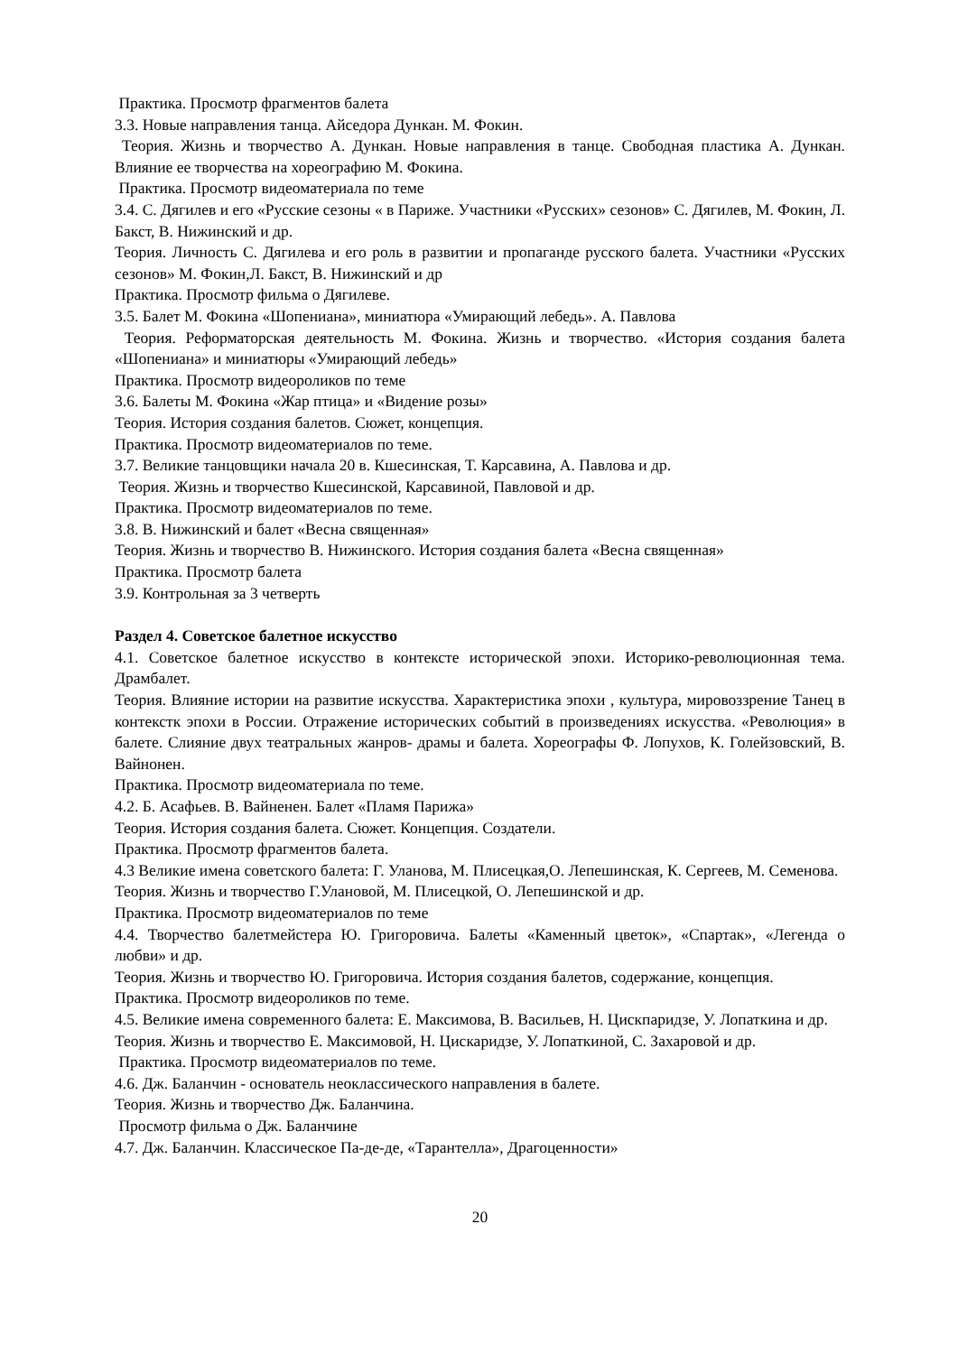Практика. Просмотр фрагментов балета
3.3. Новые направления танца. Айседора Дункан. М. Фокин.
Теория. Жизнь и творчество А. Дункан. Новые направления в танце. Свободная пластика А. Дункан. Влияние ее творчества на хореографию М. Фокина.
Практика. Просмотр видеоматериала по теме
3.4. С. Дягилев и его «Русские сезоны « в Париже. Участники «Русских» сезонов» С. Дягилев, М. Фокин, Л. Бакст, В. Нижинский и др.
Теория. Личность С. Дягилева и его роль в развитии и пропаганде русского балета. Участники «Русских сезонов» М. Фокин,Л. Бакст, В. Нижинский и др
Практика. Просмотр фильма о Дягилеве.
3.5. Балет М. Фокина «Шопениана», миниатюра «Умирающий лебедь». А. Павлова
Теория. Реформаторская деятельность М. Фокина. Жизнь и творчество. «История создания балета «Шопениана» и миниатюры «Умирающий лебедь»
Практика. Просмотр видеороликов по теме
3.6. Балеты М. Фокина «Жар птица» и «Видение розы»
Теория. История создания балетов. Сюжет, концепция.
Практика. Просмотр видеоматериалов по теме.
3.7. Великие танцовщики начала 20 в. Кшесинская, Т. Карсавина, А. Павлова и др.
Теория. Жизнь и творчество Кшесинской, Карсавиной, Павловой и др.
Практика. Просмотр видеоматериалов по теме.
3.8. В. Нижинский и балет «Весна священная»
Теория. Жизнь и творчество В. Нижинского. История создания балета «Весна священная»
Практика. Просмотр балета
3.9. Контрольная за 3 четверть
Раздел 4. Советское балетное искусство
4.1. Советское балетное искусство в контексте исторической эпохи. Историко-революционная тема. Драмбалет.
Теория. Влияние истории на развитие искусства. Характеристика эпохи , культура, мировоззрение Танец в контекстк эпохи в России. Отражение исторических событий в произведениях искусства. «Революция» в балете. Слияние двух театральных жанров- драмы и балета. Хореографы Ф. Лопухов, К. Голейзовский, В. Вайнонен.
Практика. Просмотр видеоматериала по теме.
4.2. Б. Асафьев. В. Вайненен. Балет «Пламя Парижа»
Теория. История создания балета. Сюжет. Концепция. Создатели.
Практика. Просмотр фрагментов балета.
4.3 Великие имена советского балета: Г. Уланова, М. Плисецкая,О. Лепешинская, К. Сергеев, М. Семенова.
Теория. Жизнь и творчество Г.Улановой, М. Плисецкой, О. Лепешинской и др.
Практика. Просмотр видеоматериалов по теме
4.4. Творчество балетмейстера Ю. Григоровича. Балеты «Каменный цветок», «Спартак», «Легенда о любви» и др.
Теория. Жизнь и творчество Ю. Григоровича. История создания балетов, содержание, концепция.
Практика. Просмотр видеороликов по теме.
4.5. Великие имена современного балета: Е. Максимова, В. Васильев, Н. Цискпаридзе, У. Лопаткина и др.
Теория. Жизнь и творчество Е. Максимовой, Н. Цискаридзе, У. Лопаткиной, С. Захаровой и др.
Практика. Просмотр видеоматериалов по теме.
4.6. Дж. Баланчин - основатель неоклассического направления в балете.
Теория. Жизнь и творчество Дж. Баланчина.
Просмотр фильма о Дж. Баланчине
4.7. Дж. Баланчин. Классическое Па-де-де, «Тарантелла», Драгоценности»
20